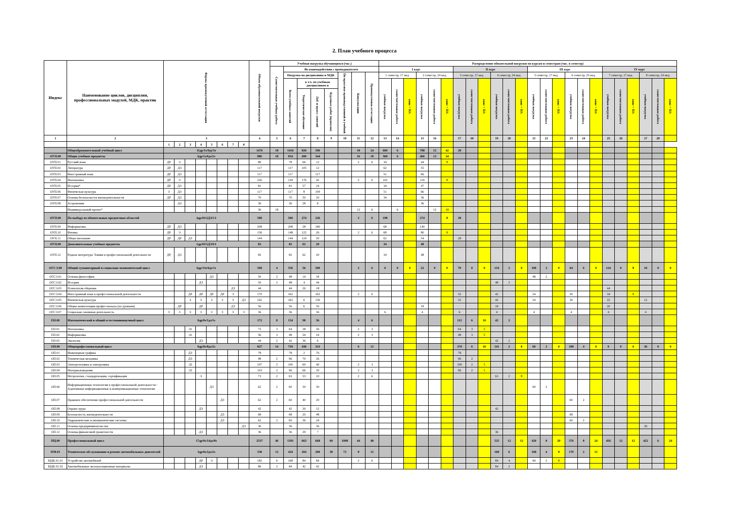2. План учебного процесса
| Индекс | Наименование циклов, дисциплин, профессиональных модулей, МДК, практик | Формы промежуточной аттестации | | | | | | | | Объем образовательной нагрузки | Учебная нагрузка обучающихся (час.) | | | | | | | | Распределение обязательной нагрузки по курсам и семестрам (час. в семестр) | | | | | | | | | | | | | | | | | | | | | | | |
| --- | --- | --- | --- | --- | --- | --- | --- | --- | --- | --- | --- | --- | --- | --- | --- | --- | --- | --- | --- | --- | --- | --- | --- | --- | --- | --- | --- | --- | --- | --- | --- | --- | --- | --- | --- | --- | --- | --- | --- | --- | --- | --- |
| | | | | | | | | | | | Самостоятельная учебная работа | Во взаимодействии с преподавателем | | | | | | | I курс | | | | | | II курс | | | | | | III курс | | | | | | IV курс | | | | | |
| | | | | | | | | | | | | Нагрузка на дисциплины и МДК | | | | По практике производственной и учебной | Консультации | Промежуточная аттестация | 1 семестр, 17 нед. | | | 2 семестр, 24 нед. | | | 3 семестр, 17 нед. | | | 4 семестр, 24 нед. | | | 5 семестр, 17 нед. | | | 6 семестр, 25 нед. | | | 7 семестр, 17 нед. | | | 8 семестр, 24 нед. | | |
| | | | | | | | | | | | | Всего учебных занятий | в т.ч. по учебным дисциплинам и | | | | | | учебная нагрузка | самостоятельная работа | конс + ПА | учебная нагрузка | самостоятельная работа | конс + ПА | учебная нагрузка | самостоятельная работа | конс + ПА | учебная нагрузка | самостоятельная работа | конс + ПА | учебная нагрузка | самостоятельная работа | конс + ПА | учебная нагрузка | самостоятельная работа | конс + ПА | учебная нагрузка | самостоятельная работа | конс + ПА | учебная нагрузка | самостоятельная работа | конс + ПА |
| | | | | | | | | | | | | | Теоретическое обучение | Лаб. и практ. занятий | Курсовых работ (проектов) | | | | | | | | | | | | | | | | | | | | | | | | | | | |
| 1 | 2 | 3 | | | | | | | | 4 | 5 | 6 | 7 | 8 | 9 | 10 | 11 | 12 | 13 | 14 | | 15 | 16 | | 17 | 18 | | 19 | 20 | | 21 | 22 | | 23 | 24 | | 25 | 26 | | 27 | 28 | |
| | | 1 | 2 | 3 | 4 | 5 | 6 | 7 | 8 | | | | | | | | | | | | | | | | | | | | | | | | | | | | | | | | | |
| | Общеобразовательный учебный цикл | 11др/1з/9дз/3э | | | | | | | | 1476 | 18 | 1416 | 826 | 590 | | | 18 | 24 | 600 | 6 | | 788 | 12 | 42 | 28 | | | | | | | | | | | | | | | | | |
| ОУП.00 | Общие учебные предметы | 6др/1з/6дз/2э | | | | | | | | 886 | 18 | 834 | 490 | 344 | | | 16 | 18 | 368 | 6 | | 466 | 12 | 34 | | | | | | | | | | | | | | | | | | |
| ОУП.01 | Русский язык | ДР | Э | | | | | | | 86 | | 78 | 66 | 12 | | | 2 | 6 | 34 | | | 44 | | 8 | | | | | | | | | | | | | | | | | | |
| ОУП.02 | Литература | ДР | ДЗ | | | | | | | 117 | | 117 | 105 | 12 | | | | | 62 | | | 55 | | | | | | | | | | | | | | | | | | | | |
| ОУП.03 | Иностранный язык | ДР | ДЗ | | | | | | | 117 | | 117 | | 117 | | | | | 51 | | | 66 | | | | | | | | | | | | | | | | | | | | |
| ОУП.04 | Математика | ДР | Э | | | | | | | 226 | | 218 | 176 | 42 | | | 2 | 6 | 102 | | | 116 | | 8 | | | | | | | | | | | | | | | | | | |
| ОУП.05 | История* | ДР | ДЗ | | | | | | | 81 | | 81 | 57 | 24 | | | | | 34 | | | 47 | | | | | | | | | | | | | | | | | | | | |
| ОУП.06 | Физическая культура | З | ДЗ | | | | | | | 117 | | 117 | 8 | 109 | | | | | 51 | | | 66 | | | | | | | | | | | | | | | | | | | | |
| ОУП.07 | Основы безопасности жизнедеятельности | ДР | ДЗ | | | | | | | 70 | | 70 | 50 | 20 | | | | | 34 | | | 36 | | | | | | | | | | | | | | | | | | | | |
| ОУП.08 | Астрономия | | ДЗ | | | | | | | 36 | | 36 | 28 | 8 | | | | | | | | 36 | | | | | | | | | | | | | | | | | | | | |
| | Индивидуальный проект* | | | | | | | | | 36 | 18 | | | | | | 12 | 6 | | 6 | | | 12 | 18 | | | | | | | | | | | | | | | | | | |
| ОУП.00 | По выбору из обязательных предметных областей | 4др/03/2ДЗ/1Э | | | | | | | | 508 | | 500 | 274 | 226 | | | 2 | 6 | 198 | | | 274 | | 8 | 28 | | | | | | | | | | | | | | | | | |
| ОУП.09 | Информатика | ДР | ДЗ | | | | | | | 208 | | 208 | 28 | 180 | | | | | 68 | | | 140 | | | | | | | | | | | | | | | | | | | | |
| ОУП.10 | Физика | ДР | Э | | | | | | | 156 | | 148 | 122 | 26 | | | 2 | 6 | 68 | | | 80 | | 8 | | | | | | | | | | | | | | | | | | |
| ОУП.11 | Обществознание | ДР | ДР | ДЗ | | | | | | 144 | | 144 | 124 | 20 | | | | | 62 | | | 54 | | | 28 | | | | | | | | | | | | | | | | | |
| ОУП.00 | Дополнительные учебные предметы | 1др/03/1ДЗ/0Э | | | | | | | | 82 | | 82 | 62 | 20 | | | | | 34 | | | 48 | | | | | | | | | | | | | | | | | | | | |
| ОУП.12 | Родная литература/ Химия в профессиональной деятельности | ДР | ДЗ | | | | | | | 82 | | 82 | 62 | 20 | | | | | 34 | | | 48 | | | | | | | | | | | | | | | | | | | | |
| ОГСЭ.00 | Общий гуманитарный и социально-экономический цикл | 6др/13з/6дз/1э | | | | | | | | 568 | 4 | 556 | 56 | 500 | | | 2 | 6 | 6 | 0 | 0 | 22 | 0 | 0 | 70 | 0 | 0 | 154 | 2 | 0 | 100 | 2 | 0 | 64 | 0 | 0 | 124 | 0 | 8 | 16 | 0 | 0 |
| ОГСЭ.01 | Основы философии | | | | | ДЗ | | | | 50 | 2 | 48 | 14 | 34 | | | | | | | | | | | | | | | | | 48 | 2 | | | | | | | | | | |
| ОГСЭ.02 | История | | | | ДЗ | | | | | 50 | 2 | 48 | 4 | 44 | | | | | | | | | | | | | | 48 | 2 | | | | | | | | | | | | | |
| ОГСЭ.03 | Психология общения | | | | | | | ДЗ | | 44 | | 44 | 26 | 18 | | | | | | | | | | | | | | | | | | | | | | | 44 | | | | | |
| ОГСЭ.04 | Иностранный язык в профессиональной деятельности | | | ДР | ДР | ДР | ДР | Э | | 170 | | 162 | | 162 | | | 2 | 6 | | | | | | | 32 | | | 42 | | | 24 | | | 30 | | | 34 | | 8 | | | |
| ОГСЭ.05 | Физическая культура | | | З | З | З | З | З | ДЗ | 162 | | 162 | 6 | 156 | | | | | | | | | | | 32 | | | 42 | | | 24 | | | 30 | | | 22 | | | 12 | | |
| ОГСЭ.06 | Общие компетенции профессионала (по уровням) | | ДР | | ДР | | | ДЗ | | 56 | | 56 | 6 | 50 | | | | | | | | 18 | | | | | | 18 | | | | | | | | | 20 | | | | | |
| ОГСЭ.07 | Социально значимая деятельность | З | З | З | З | З | З | З | З | 36 | | 36 | | 36 | | | | | 6 | | | 4 | | | 6 | | | 4 | | | 4 | | | 4 | | | 4 | | | 4 | | |
| ЕН.00 | Математический и общий естественнонаучный цикл | 0др/0з/1дз/1э | | | | | | | | 172 | 8 | 154 | 98 | 56 | | | 4 | 6 | | | | | | | 112 | 6 | 10 | 42 | 2 | | | | | | | | | | | | | |
| ЕН.01 | Математика | | | Э1 | | | | | | 72 | 3 | 64 | 38 | 26 | | | 2 | 3 | | | | | | | 64 | 3 | 5 | | | | | | | | | | | | | | | |
| ЕН.02 | Информатика | | | Э1 | | | | | | 56 | 3 | 48 | 24 | 24 | | | 2 | 3 | | | | | | | 48 | 3 | 5 | | | | | | | | | | | | | | | |
| ЕН.03 | Экология | | | | ДЗ | | | | | 44 | 2 | 42 | 36 | 6 | | | | | | | | | | | | | | 42 | 2 | | | | | | | | | | | | | |
| ОП.00 | Общепрофессиональный цикл | 0др/0з/8дз/2э | | | | | | | | 827 | 14 | 759 | 436 | 323 | | | 6 | 12 | | | | | | | 370 | 6 | 10 | 141 | 2 | 8 | 60 | 2 | 0 | 188 | 4 | 0 | 0 | 0 | 0 | 36 | 0 | 0 |
| ОП.01 | Инженерная графика | | | ДЗ | | | | | | 78 | | 78 | 2 | 76 | | | | | | | | | | | 78 | | | | | | | | | | | | | | | | | |
| ОП.02 | Техническая механика | | | ДЗ | | | | | | 98 | 2 | 96 | 70 | 26 | | | | | | | | | | | 96 | 2 | | | | | | | | | | | | | | | | |
| ОП.03 | Электротехника и электроника | | | Э2 | | | | | | 107 | 2 | 100 | 60 | 40 | | | 2 | 3 | | | | | | | 100 | 2 | 5 | | | | | | | | | | | | | | | |
| ОП.04 | Материаловедение | | | Э2 | | | | | | 103 | 2 | 96 | 66 | 30 | | | 2 | 3 | | | | | | | 96 | 2 | 5 | | | | | | | | | | | | | | | |
| ОП.05 | Метрология, стандартизация, сертификация | | | | Э | | | | | 73 | 2 | 63 | 53 | 10 | | | 2 | 6 | | | | | | | | | | 63 | 2 | 8 | | | | | | | | | | | | |
| ОП.06 | Информационные технологии в профессиональной деятельности / Адаптивные информационные и коммуникационные технологии | | | | | ДЗ | | | | 62 | 2 | 60 | 30 | 30 | | | | | | | | | | | | | | | | | 60 | 2 | | | | | | | | | | |
| ОП.07 | Правовое обеспечение профессиональной деятельности | | | | | | ДЗ | | | 62 | 2 | 60 | 40 | 20 | | | | | | | | | | | | | | | | | | | | 60 | 2 | | | | | | | |
| ОП.08 | Охрана труда | | | | ДЗ | | | | | 42 | | 42 | 30 | 12 | | | | | | | | | | | | | | 42 | | | | | | | | | | | | | | |
| ОП.09 | Безопасность жизнедеятельности | | | | | | ДЗ | | | 68 | | 68 | 20 | 48 | | | | | | | | | | | | | | | | | | | | 68 | | | | | | | | |
| ОП.10 | Гидравлические и пневматические системы | | | | | | ДЗ | | | 62 | 2 | 60 | 36 | 24 | | | | | | | | | | | | | | | | | | | | 60 | 2 | | | | | | | |
| ОП.11 | Основы предпринимательства | | | | | | | | ДЗ | 36 | | 36 | | 36 | | | | | | | | | | | | | | | | | | | | | | | | | | 36 | | |
| ОП.12 | Основы финансовой грамотности | | | | ДЗ | | | | | 36 | | 36 | 29 | 7 | | | | | | | | | | | | | | 36 | | | | | | | | | | | | | | |
| ПЦ.00 | Профессиональный цикл | 17др/0з/14дз/8э | | | | | | | | 2537 | 46 | 1391 | 663 | 668 | 60 | 1008 | 44 | 48 | | | | | | | | | | 525 | 12 | 12 | 420 | 8 | 20 | 576 | 8 | 24 | 456 | 12 | 12 | 422 | 6 | 24 |
| ПМ.01 | Техническое обслуживание и ремонт автомобильных двигателей | 3др/0з/2дз/2э | | | | | | | | 538 | 12 | 434 | 204 | 200 | 30 | 72 | 8 | 12 | | | | | | | | | | 168 | 6 | | 168 | 4 | 8 | 170 | 2 | 12 | | | | | | |
| МДК.01.01 | Устройство автомобилей | | | | ДР | Э | | | | 182 | 6 | 168 | 84 | 84 | | | 2 | 6 | | | | | | | | | | 84 | 4 | | 84 | 2 | 8 | | | | | | | | | |
| МДК.01.02 | Автомобильные эксплуатационные материалы | | | | ДЗ | | | | | 86 | 2 | 84 | 42 | 42 | | | | | | | | | | | | | | 84 | 2 | | | | | | | | | | | | | |